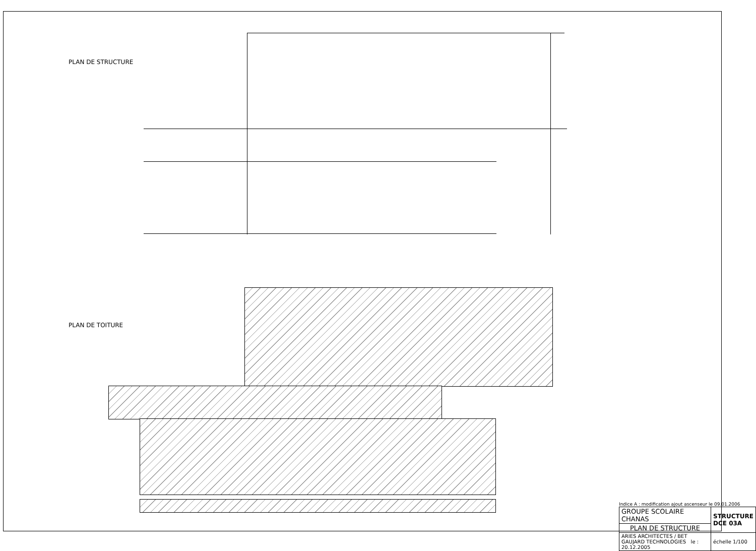PLAN DE STRUCTURE
PLAN DE TOITURE
Indice A : modification ajout ascenseur le 09.01.2006
| GROUPE SCOLAIRE CHANAS | STRUCTURE DCE 03A |
| PLAN DE STRUCTURE | |
| ARIES ARCHITECTES / BET GAUJARD TECHNOLOGIES le : 20.12.2005 | échelle 1/100 |